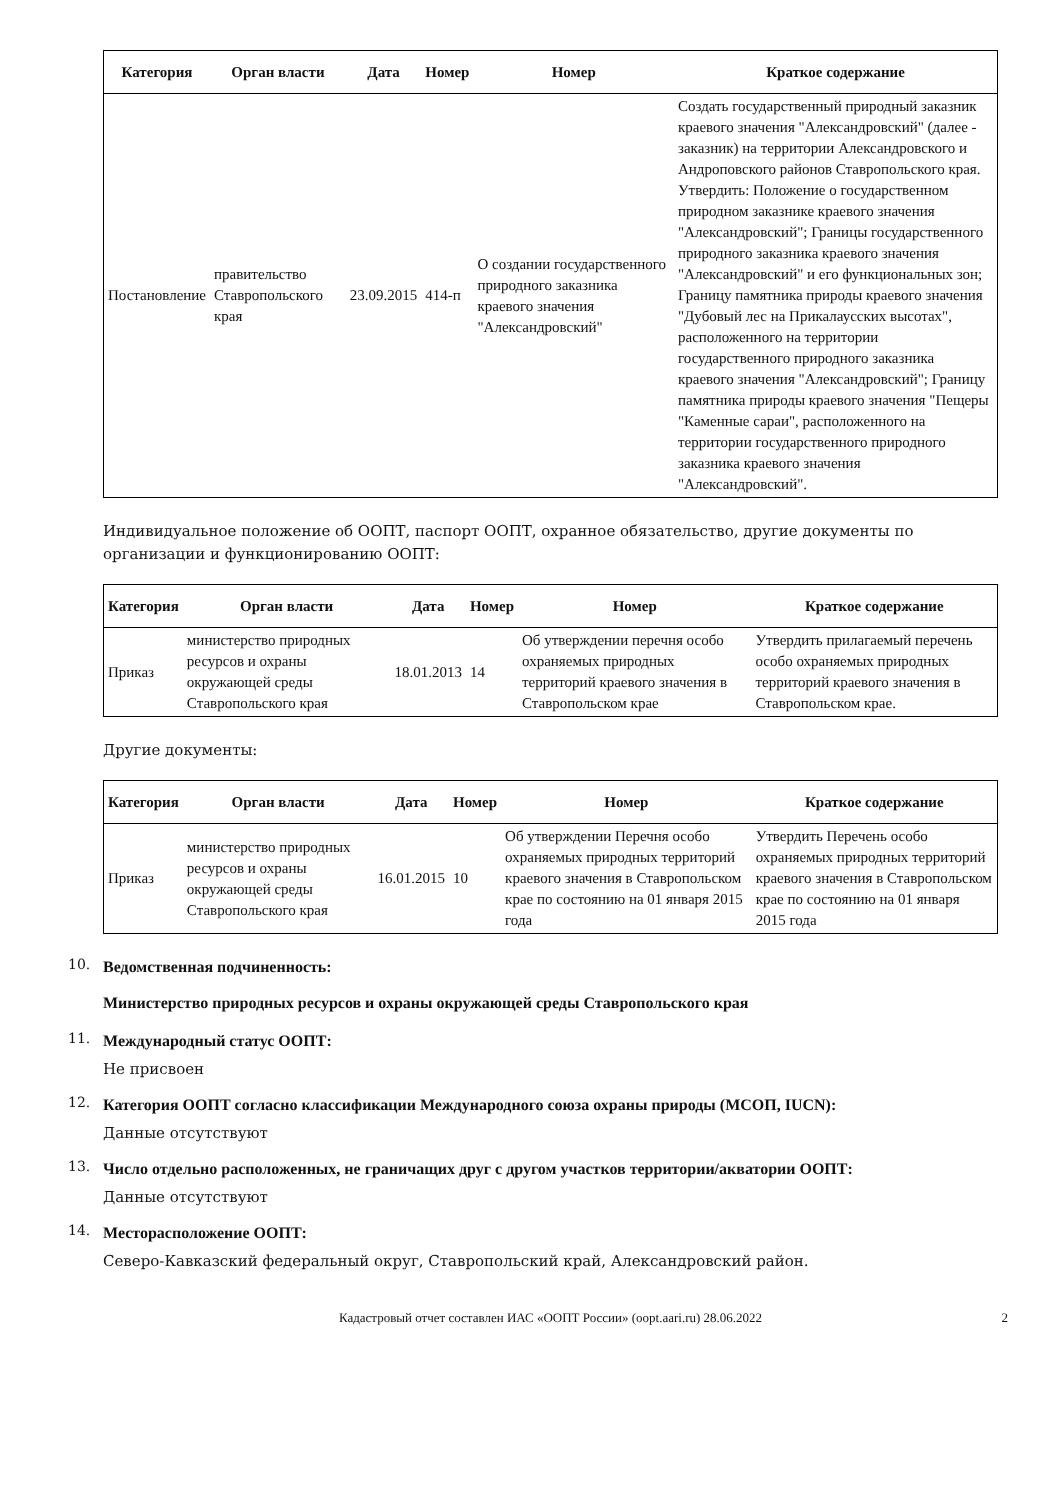| Категория | Орган власти | Дата | Номер | Номер | Краткое содержание |
| --- | --- | --- | --- | --- | --- |
| Постановление | правительство Ставропольского края | 23.09.2015 | 414-п | О создании государственного природного заказника краевого значения "Александровский" | Создать государственный природный заказник краевого значения "Александровский" (далее - заказник) на территории Александровского и Андроповского районов Ставропольского края. Утвердить: Положение о государственном природном заказнике краевого значения "Александровский"; Границы государственного природного заказника краевого значения "Александровский" и его функциональных зон; Границу памятника природы краевого значения "Дубовый лес на Прикалаусских высотах", расположенного на территории государственного природного заказника краевого значения "Александровский"; Границу памятника природы краевого значения "Пещеры "Каменные сараи", расположенного на территории государственного природного заказника краевого значения "Александровский". |
Индивидуальное положение об ООПТ, паспорт ООПТ, охранное обязательство, другие документы по организации и функционированию ООПТ:
| Категория | Орган власти | Дата | Номер | Номер | Краткое содержание |
| --- | --- | --- | --- | --- | --- |
| Приказ | министерство природных ресурсов и охраны окружающей среды Ставропольского края | 18.01.2013 | 14 | Об утверждении перечня особо охраняемых природных территорий краевого значения в Ставропольском крае | Утвердить прилагаемый перечень особо охраняемых природных территорий краевого значения в Ставропольском крае. |
Другие документы:
| Категория | Орган власти | Дата | Номер | Номер | Краткое содержание |
| --- | --- | --- | --- | --- | --- |
| Приказ | министерство природных ресурсов и охраны окружающей среды Ставропольского края | 16.01.2015 | 10 | Об утверждении Перечня особо охраняемых природных территорий краевого значения в Ставропольском крае по состоянию на 01 января 2015 года | Утвердить Перечень особо охраняемых природных территорий краевого значения в Ставропольском крае по состоянию на 01 января 2015 года |
10.
Ведомственная подчиненность:
Министерство природных ресурсов и охраны окружающей среды Ставропольского края
11.
Международный статус ООПТ:
Не присвоен
12.
Категория ООПТ согласно классификации Международного союза охраны природы (МСОП, IUCN):
Данные отсутствуют
13.
Число отдельно расположенных, не граничащих друг с другом участков территории/акватории ООПТ:
Данные отсутствуют
14.
Месторасположение ООПТ:
Северо-Кавказский федеральный округ, Ставропольский край, Александровский район.
Кадастровый отчет составлен ИАС «ООПТ России» (oopt.aari.ru) 28.06.2022 2